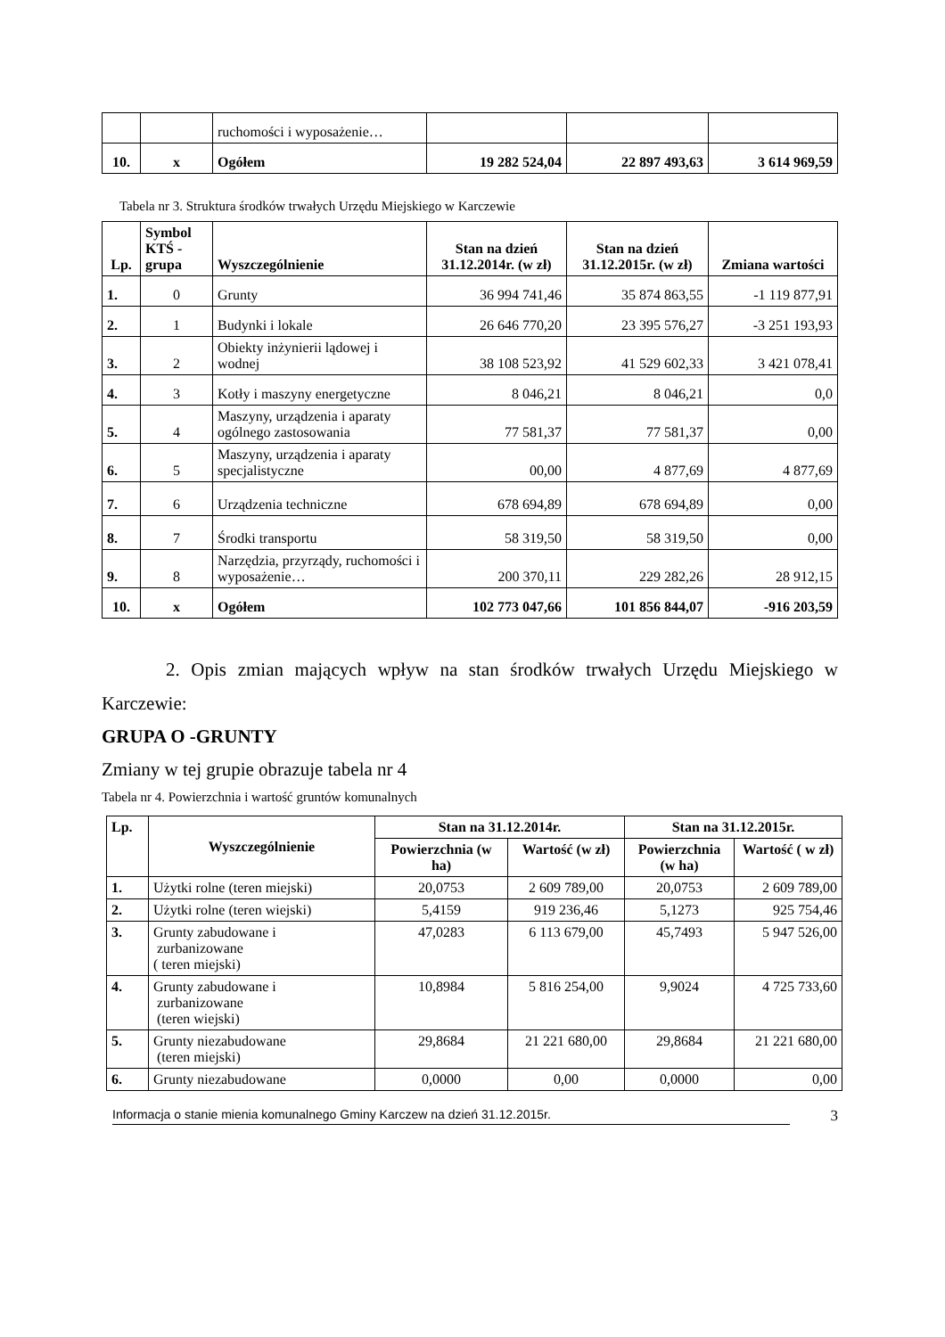| | | ruchomości i wyposażenie… | | | |
| 10. | x | Ogółem | 19 282 524,04 | 22 897 493,63 | 3 614 969,59 |
Tabela nr 3. Struktura środków trwałych Urzędu Miejskiego w Karczewie
| Lp. | Symbol KTŚ - grupa | Wyszczególnienie | Stan na dzień 31.12.2014r. (w zł) | Stan na dzień 31.12.2015r. (w zł) | Zmiana wartości |
| --- | --- | --- | --- | --- | --- |
| 1. | 0 | Grunty | 36 994 741,46 | 35 874 863,55 | -1 119 877,91 |
| 2. | 1 | Budynki i lokale | 26 646 770,20 | 23 395 576,27 | -3 251 193,93 |
| 3. | 2 | Obiekty inżynierii lądowej i wodnej | 38 108 523,92 | 41 529 602,33 | 3 421 078,41 |
| 4. | 3 | Kotły i maszyny energetyczne | 8 046,21 | 8 046,21 | 0,0 |
| 5. | 4 | Maszyny, urządzenia i aparaty ogólnego zastosowania | 77 581,37 | 77 581,37 | 0,00 |
| 6. | 5 | Maszyny, urządzenia i aparaty specjalistyczne | 00,00 | 4 877,69 | 4 877,69 |
| 7. | 6 | Urządzenia techniczne | 678 694,89 | 678 694,89 | 0,00 |
| 8. | 7 | Środki transportu | 58 319,50 | 58 319,50 | 0,00 |
| 9. | 8 | Narzędzia, przyrządy, ruchomości i wyposażenie… | 200 370,11 | 229 282,26 | 28 912,15 |
| 10. | x | Ogółem | 102 773 047,66 | 101 856 844,07 | -916 203,59 |
2. Opis zmian mających wpływ na stan środków trwałych Urzędu Miejskiego w Karczewie:
GRUPA O -GRUNTY
Zmiany w tej grupie obrazuje tabela nr 4
Tabela nr 4. Powierzchnia i wartość gruntów komunalnych
| Lp. | Wyszczególnienie | Stan na 31.12.2014r. | | Stan na 31.12.2015r. | |
| --- | --- | --- | --- | --- | --- |
| | | Powierzchnia (w ha) | Wartość (w zł) | Powierzchnia (w ha) | Wartość ( w zł) |
| 1. | Użytki rolne (teren miejski) | 20,0753 | 2 609 789,00 | 20,0753 | 2 609 789,00 |
| 2. | Użytki rolne (teren wiejski) | 5,4159 | 919 236,46 | 5,1273 | 925 754,46 |
| 3. | Grunty zabudowane i zurbanizowane ( teren miejski) | 47,0283 | 6 113 679,00 | 45,7493 | 5 947 526,00 |
| 4. | Grunty zabudowane i zurbanizowane (teren wiejski) | 10,8984 | 5 816 254,00 | 9,9024 | 4 725 733,60 |
| 5. | Grunty niezabudowane (teren miejski) | 29,8684 | 21 221 680,00 | 29,8684 | 21 221 680,00 |
| 6. | Grunty niezabudowane | 0,0000 | 0,00 | 0,0000 | 0,00 |
Informacja o stanie mienia komunalnego Gminy Karczew na dzień 31.12.2015r. 3